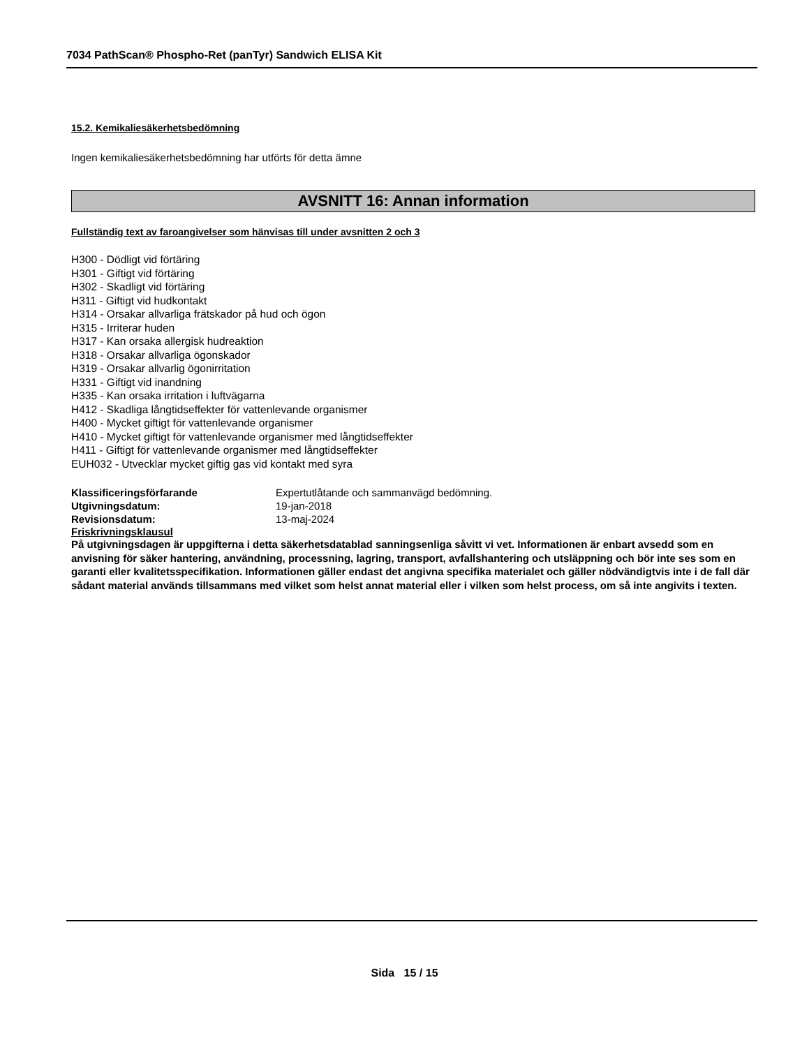7034 PathScan® Phospho-Ret (panTyr) Sandwich ELISA Kit
15.2. Kemikaliesäkerhetsbedömning
Ingen kemikaliesäkerhetsbedömning har utförts för detta ämne
AVSNITT 16: Annan information
Fullständig text av faroangivelser som hänvisas till under avsnitten 2 och 3
H300 - Dödligt vid förtäring
H301 - Giftigt vid förtäring
H302 - Skadligt vid förtäring
H311 - Giftigt vid hudkontakt
H314 - Orsakar allvarliga frätskador på hud och ögon
H315 - Irriterar huden
H317 - Kan orsaka allergisk hudreaktion
H318 - Orsakar allvarliga ögonskador
H319 - Orsakar allvarlig ögonirritation
H331 - Giftigt vid inandning
H335 - Kan orsaka irritation i luftvägarna
H412 - Skadliga långtidseffekter för vattenlevande organismer
H400 - Mycket giftigt för vattenlevande organismer
H410 - Mycket giftigt för vattenlevande organismer med långtidseffekter
H411 - Giftigt för vattenlevande organismer med långtidseffekter
EUH032 - Utvecklar mycket giftig gas vid kontakt med syra
Klassificeringsförfarande Expertutlåtande och sammanvägd bedömning.
Utgivningsdatum: 19-jan-2018
Revisionsdatum: 13-maj-2024
Friskrivningsklausul
På utgivningsdagen är uppgifterna i detta säkerhetsdatablad sanningsenliga såvitt vi vet. Informationen är enbart avsedd som en anvisning för säker hantering, användning, processning, lagring, transport, avfallshantering och utsläppning och bör inte ses som en garanti eller kvalitetsspecifikation. Informationen gäller endast det angivna specifika materialet och gäller nödvändigtvis inte i de fall där sådant material används tillsammans med vilket som helst annat material eller i vilken som helst process, om så inte angivits i texten.
Sida 15 / 15